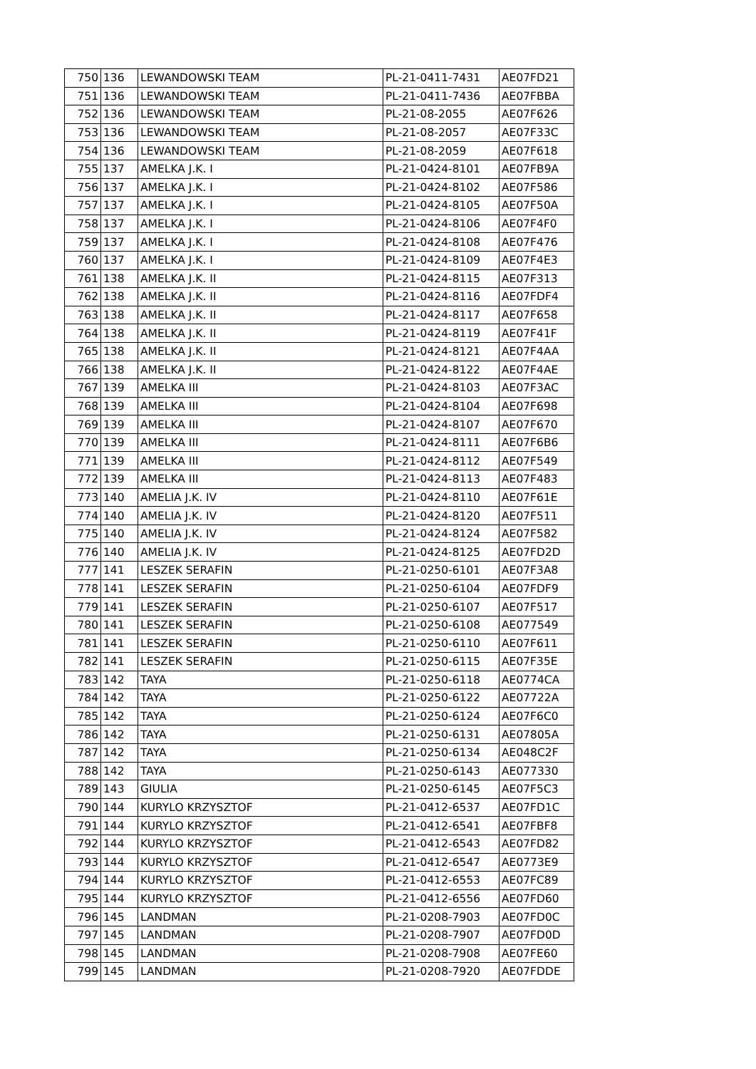| 750 | 136 | LEWANDOWSKI TEAM | PL-21-0411-7431 | AE07FD21 |
| 751 | 136 | LEWANDOWSKI TEAM | PL-21-0411-7436 | AE07FBBA |
| 752 | 136 | LEWANDOWSKI TEAM | PL-21-08-2055 | AE07F626 |
| 753 | 136 | LEWANDOWSKI TEAM | PL-21-08-2057 | AE07F33C |
| 754 | 136 | LEWANDOWSKI TEAM | PL-21-08-2059 | AE07F618 |
| 755 | 137 | AMELKA J.K. I | PL-21-0424-8101 | AE07FB9A |
| 756 | 137 | AMELKA J.K. I | PL-21-0424-8102 | AE07F586 |
| 757 | 137 | AMELKA J.K. I | PL-21-0424-8105 | AE07F50A |
| 758 | 137 | AMELKA J.K. I | PL-21-0424-8106 | AE07F4F0 |
| 759 | 137 | AMELKA J.K. I | PL-21-0424-8108 | AE07F476 |
| 760 | 137 | AMELKA J.K. I | PL-21-0424-8109 | AE07F4E3 |
| 761 | 138 | AMELKA J.K. II | PL-21-0424-8115 | AE07F313 |
| 762 | 138 | AMELKA J.K. II | PL-21-0424-8116 | AE07FDF4 |
| 763 | 138 | AMELKA J.K. II | PL-21-0424-8117 | AE07F658 |
| 764 | 138 | AMELKA J.K. II | PL-21-0424-8119 | AE07F41F |
| 765 | 138 | AMELKA J.K. II | PL-21-0424-8121 | AE07F4AA |
| 766 | 138 | AMELKA J.K. II | PL-21-0424-8122 | AE07F4AE |
| 767 | 139 | AMELKA III | PL-21-0424-8103 | AE07F3AC |
| 768 | 139 | AMELKA III | PL-21-0424-8104 | AE07F698 |
| 769 | 139 | AMELKA III | PL-21-0424-8107 | AE07F670 |
| 770 | 139 | AMELKA III | PL-21-0424-8111 | AE07F6B6 |
| 771 | 139 | AMELKA III | PL-21-0424-8112 | AE07F549 |
| 772 | 139 | AMELKA III | PL-21-0424-8113 | AE07F483 |
| 773 | 140 | AMELIA J.K. IV | PL-21-0424-8110 | AE07F61E |
| 774 | 140 | AMELIA J.K. IV | PL-21-0424-8120 | AE07F511 |
| 775 | 140 | AMELIA J.K. IV | PL-21-0424-8124 | AE07F582 |
| 776 | 140 | AMELIA J.K. IV | PL-21-0424-8125 | AE07FD2D |
| 777 | 141 | LESZEK SERAFIN | PL-21-0250-6101 | AE07F3A8 |
| 778 | 141 | LESZEK SERAFIN | PL-21-0250-6104 | AE07FDF9 |
| 779 | 141 | LESZEK SERAFIN | PL-21-0250-6107 | AE07F517 |
| 780 | 141 | LESZEK SERAFIN | PL-21-0250-6108 | AE077549 |
| 781 | 141 | LESZEK SERAFIN | PL-21-0250-6110 | AE07F611 |
| 782 | 141 | LESZEK SERAFIN | PL-21-0250-6115 | AE07F35E |
| 783 | 142 | TAYA | PL-21-0250-6118 | AE0774CA |
| 784 | 142 | TAYA | PL-21-0250-6122 | AE07722A |
| 785 | 142 | TAYA | PL-21-0250-6124 | AE07F6C0 |
| 786 | 142 | TAYA | PL-21-0250-6131 | AE07805A |
| 787 | 142 | TAYA | PL-21-0250-6134 | AE048C2F |
| 788 | 142 | TAYA | PL-21-0250-6143 | AE077330 |
| 789 | 143 | GIULIA | PL-21-0250-6145 | AE07F5C3 |
| 790 | 144 | KURYLO KRZYSZTOF | PL-21-0412-6537 | AE07FD1C |
| 791 | 144 | KURYLO KRZYSZTOF | PL-21-0412-6541 | AE07FBF8 |
| 792 | 144 | KURYLO KRZYSZTOF | PL-21-0412-6543 | AE07FD82 |
| 793 | 144 | KURYLO KRZYSZTOF | PL-21-0412-6547 | AE0773E9 |
| 794 | 144 | KURYLO KRZYSZTOF | PL-21-0412-6553 | AE07FC89 |
| 795 | 144 | KURYLO KRZYSZTOF | PL-21-0412-6556 | AE07FD60 |
| 796 | 145 | LANDMAN | PL-21-0208-7903 | AE07FD0C |
| 797 | 145 | LANDMAN | PL-21-0208-7907 | AE07FD0D |
| 798 | 145 | LANDMAN | PL-21-0208-7908 | AE07FE60 |
| 799 | 145 | LANDMAN | PL-21-0208-7920 | AE07FDDE |